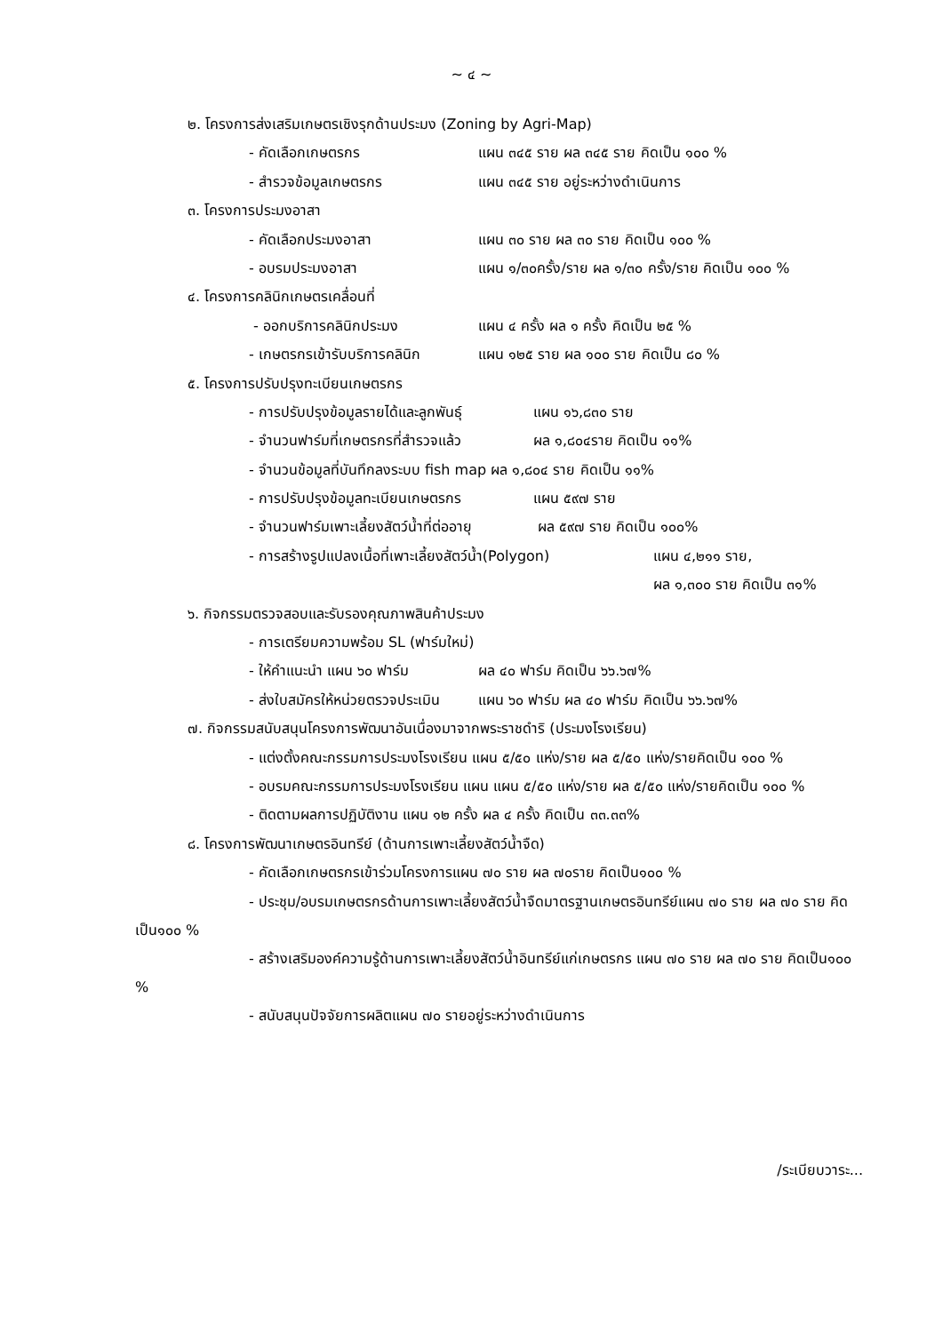~ ๔ ~
๒. โครงการส่งเสริมเกษตรเชิงรุกด้านประมง (Zoning by Agri-Map)
- คัดเลือกเกษตรกร แผน ๓๔๕ ราย ผล ๓๔๕ ราย คิดเป็น ๑๐๐ %
- สำรวจข้อมูลเกษตรกร แผน ๓๔๕ ราย อยู่ระหว่างดำเนินการ
๓. โครงการประมงอาสา
- คัดเลือกประมงอาสา แผน ๓๐ ราย ผล ๓๐ ราย คิดเป็น ๑๐๐ %
- อบรมประมงอาสา แผน ๑/๓๐ครั้ง/ราย ผล ๑/๓๐ ครั้ง/ราย คิดเป็น ๑๐๐ %
๔. โครงการคลินิกเกษตรเคลื่อนที่
- ออกบริการคลินิกประมง แผน ๔ ครั้ง ผล ๑ ครั้ง คิดเป็น ๒๕ %
- เกษตรกรเข้ารับบริการคลินิก แผน ๑๒๕ ราย ผล ๑๐๐ ราย คิดเป็น ๘๐ %
๕. โครงการปรับปรุงทะเบียนเกษตรกร
- การปรับปรุงข้อมูลรายได้และลูกพันธุ์ แผน ๑๖,๘๓๐ ราย
- จำนวนฟาร์มที่เกษตรกรที่สำรวจแล้ว ผล ๑,๘๐๔ราย คิดเป็น ๑๑%
- จำนวนข้อมูลที่บันทึกลงระบบ fish map ผล ๑,๘๐๔ ราย คิดเป็น ๑๑%
- การปรับปรุงข้อมูลทะเบียนเกษตรกร แผน ๕๙๗ ราย
- จำนวนฟาร์มเพาะเลี้ยงสัตว์น้ำที่ต่ออายุ ผล ๕๙๗ ราย คิดเป็น ๑๐๐%
- การสร้างรูปแปลงเนื้อที่เพาะเลี้ยงสัตว์น้ำ(Polygon) แผน ๔,๒๑๑ ราย, ผล ๑,๓๐๐ ราย คิดเป็น ๓๑%
๖. กิจกรรมตรวจสอบและรับรองคุณภาพสินค้าประมง
- การเตรียมความพร้อม SL (ฟาร์มใหม่)
- ให้คำแนะนำ แผน ๖๐ ฟาร์ม ผล ๔๐ ฟาร์ม คิดเป็น ๖๖.๖๗%
- ส่งใบสมัครให้หน่วยตรวจประเมิน แผน ๖๐ ฟาร์ม ผล ๔๐ ฟาร์ม คิดเป็น ๖๖.๖๗%
๗. กิจกรรมสนับสนุนโครงการพัฒนาอันเนื่องมาจากพระราชดำริ (ประมงโรงเรียน)
- แต่งตั้งคณะกรรมการประมงโรงเรียน แผน ๕/๕๐ แห่ง/ราย ผล ๕/๕๐ แห่ง/รายคิดเป็น ๑๐๐ %
- อบรมคณะกรรมการประมงโรงเรียน แผน แผน ๕/๕๐ แห่ง/ราย ผล ๕/๕๐ แห่ง/รายคิดเป็น ๑๐๐ %
- ติดตามผลการปฏิบัติงาน แผน ๑๒ ครั้ง ผล ๔ ครั้ง คิดเป็น ๓๓.๓๓%
๘. โครงการพัฒนาเกษตรอินทรีย์ (ด้านการเพาะเลี้ยงสัตว์น้ำจืด)
- คัดเลือกเกษตรกรเข้าร่วมโครงการแผน ๗๐ ราย ผล ๗๐ราย คิดเป็น๑๐๐ %
- ประชุม/อบรมเกษตรกรด้านการเพาะเลี้ยงสัตว์น้ำจืดมาตรฐานเกษตรอินทรีย์แผน ๗๐ ราย ผล ๗๐ ราย คิดเป็น๑๐๐ %
- สร้างเสริมองค์ความรู้ด้านการเพาะเลี้ยงสัตว์น้ำอินทรีย์แก่เกษตรกร แผน ๗๐ ราย ผล ๗๐ ราย คิดเป็น๑๐๐ %
- สนับสนุนปัจจัยการผลิตแผน ๗๐ รายอยู่ระหว่างดำเนินการ
/ระเบียบวาระ...